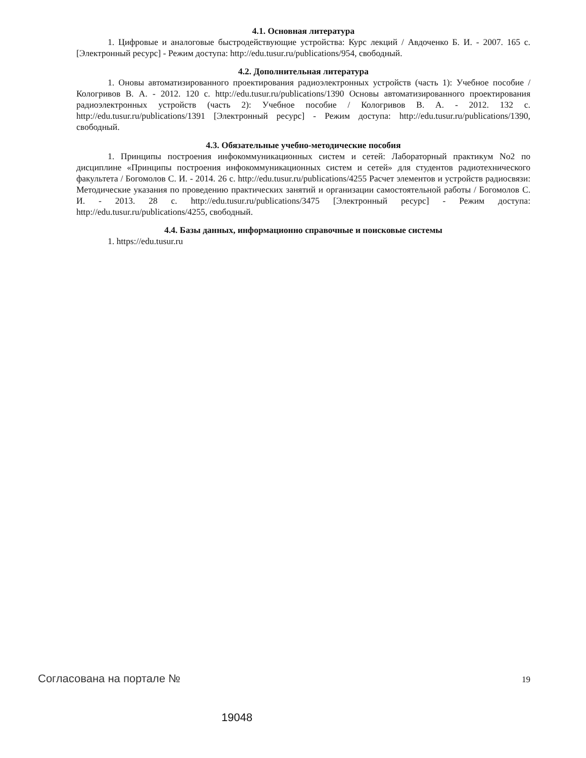4.1. Основная литература
1. Цифровые и аналоговые быстродействующие устройства: Курс лекций / Авдоченко Б. И. - 2007. 165 с. [Электронный ресурс] - Режим доступа: http://edu.tusur.ru/publications/954, свободный.
4.2. Дополнительная литература
1. Оновы автоматизированного проектирования радиоэлектронных устройств (часть 1): Учебное пособие / Кологривов В. А. - 2012. 120 с. http://edu.tusur.ru/publications/1390 Основы автоматизированного проектирования радиоэлектронных устройств (часть 2): Учебное пособие / Кологривов В. А. - 2012. 132 с. http://edu.tusur.ru/publications/1391 [Электронный ресурс] - Режим доступа: http://edu.tusur.ru/publications/1390, свободный.
4.3. Обязательные учебно-методические пособия
1. Принципы построения инфокоммуникационных систем и сетей: Лабораторный практикум No2 по дисциплине «Принципы построения инфокоммуникационных систем и сетей» для студентов радиотехнического факультета / Богомолов С. И. - 2014. 26 с. http://edu.tusur.ru/publications/4255 Расчет элементов и устройств радиосвязи: Методические указания по проведению практических занятий и организации самостоятельной работы / Богомолов С. И. - 2013. 28 с. http://edu.tusur.ru/publications/3475 [Электронный ресурс] - Режим доступа: http://edu.tusur.ru/publications/4255, свободный.
4.4. Базы данных, информационно справочные и поисковые системы
1. https://edu.tusur.ru
Согласована на портале № 19
19048